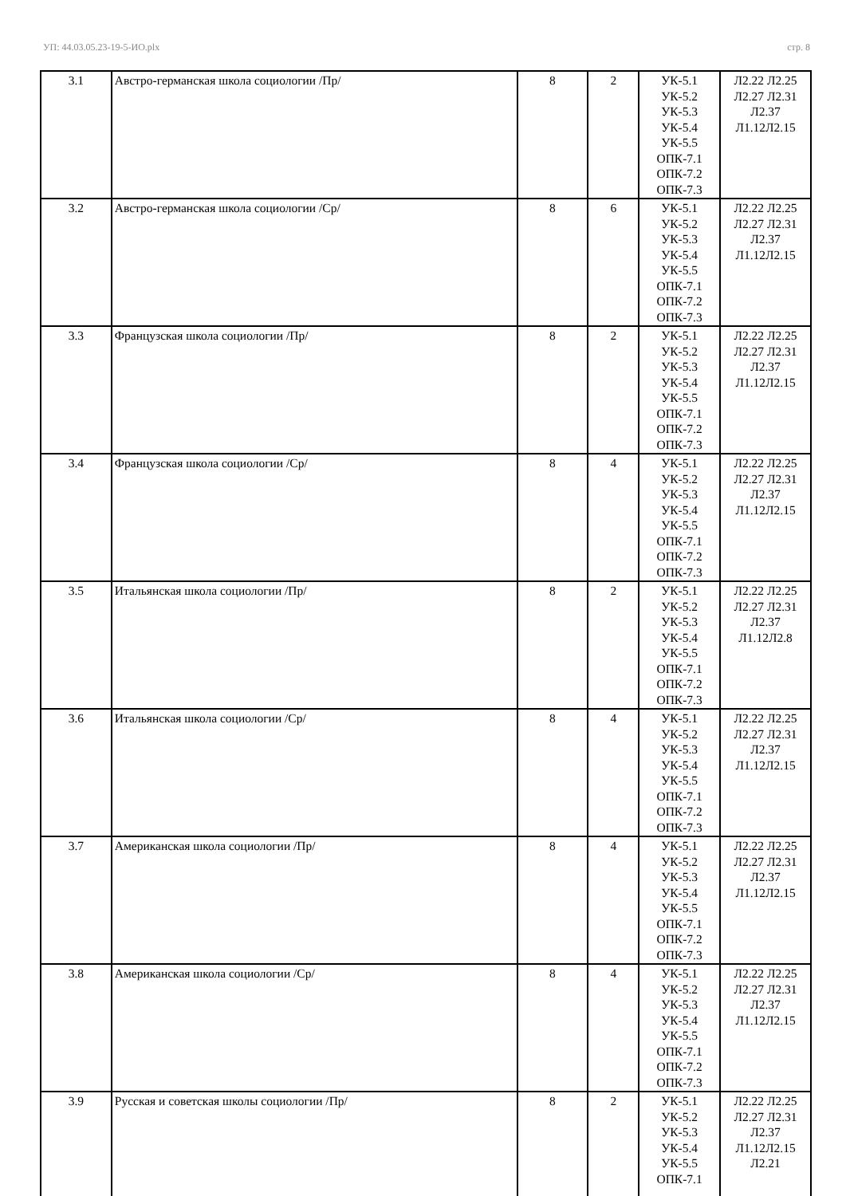УП: 44.03.05.23-19-5-ИО.plx стр. 8
| 3.1 | Австро-германская школа социологии /Пр/ | 8 | 2 | УК-5.1 УК-5.2 УК-5.3 УК-5.4 УК-5.5 ОПК-7.1 ОПК-7.2 ОПК-7.3 | Л2.22 Л2.25 Л2.27 Л2.31 Л2.37 Л1.12Л2.15 |
| 3.2 | Австро-германская школа социологии /Ср/ | 8 | 6 | УК-5.1 УК-5.2 УК-5.3 УК-5.4 УК-5.5 ОПК-7.1 ОПК-7.2 ОПК-7.3 | Л2.22 Л2.25 Л2.27 Л2.31 Л2.37 Л1.12Л2.15 |
| 3.3 | Французская школа социологии /Пр/ | 8 | 2 | УК-5.1 УК-5.2 УК-5.3 УК-5.4 УК-5.5 ОПК-7.1 ОПК-7.2 ОПК-7.3 | Л2.22 Л2.25 Л2.27 Л2.31 Л2.37 Л1.12Л2.15 |
| 3.4 | Французская школа социологии /Ср/ | 8 | 4 | УК-5.1 УК-5.2 УК-5.3 УК-5.4 УК-5.5 ОПК-7.1 ОПК-7.2 ОПК-7.3 | Л2.22 Л2.25 Л2.27 Л2.31 Л2.37 Л1.12Л2.15 |
| 3.5 | Итальянская школа социологии /Пр/ | 8 | 2 | УК-5.1 УК-5.2 УК-5.3 УК-5.4 УК-5.5 ОПК-7.1 ОПК-7.2 ОПК-7.3 | Л2.22 Л2.25 Л2.27 Л2.31 Л2.37 Л1.12Л2.8 |
| 3.6 | Итальянская школа социологии /Ср/ | 8 | 4 | УК-5.1 УК-5.2 УК-5.3 УК-5.4 УК-5.5 ОПК-7.1 ОПК-7.2 ОПК-7.3 | Л2.22 Л2.25 Л2.27 Л2.31 Л2.37 Л1.12Л2.15 |
| 3.7 | Американская школа социологии /Пр/ | 8 | 4 | УК-5.1 УК-5.2 УК-5.3 УК-5.4 УК-5.5 ОПК-7.1 ОПК-7.2 ОПК-7.3 | Л2.22 Л2.25 Л2.27 Л2.31 Л2.37 Л1.12Л2.15 |
| 3.8 | Американская школа социологии /Ср/ | 8 | 4 | УК-5.1 УК-5.2 УК-5.3 УК-5.4 УК-5.5 ОПК-7.1 ОПК-7.2 ОПК-7.3 | Л2.22 Л2.25 Л2.27 Л2.31 Л2.37 Л1.12Л2.15 |
| 3.9 | Русская и советская школы социологии /Пр/ | 8 | 2 | УК-5.1 УК-5.2 УК-5.3 УК-5.4 УК-5.5 ОПК-7.1 | Л2.22 Л2.25 Л2.27 Л2.31 Л2.37 Л1.12Л2.15 Л2.21 |